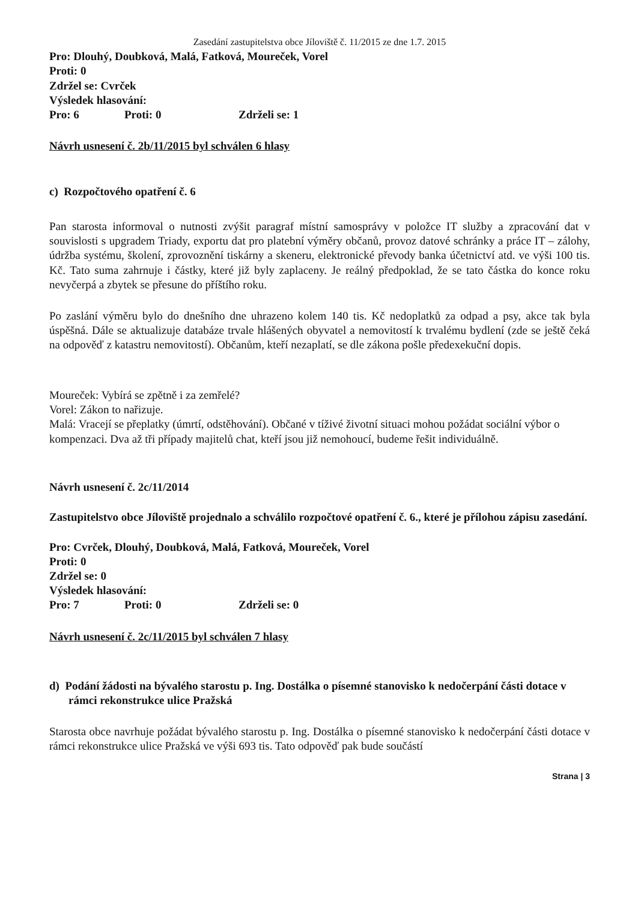Zasedání zastupitelstva obce Jíloviště č. 11/2015 ze dne 1.7. 2015
Pro: Dlouhý, Doubková, Malá, Fatková, Moureček, Vorel
Proti: 0
Zdržel se: Cvrček
Výsledek hlasování:
Pro: 6 Proti: 0 Zdrželi se: 1
Návrh usnesení č. 2b/11/2015 byl schválen 6 hlasy
c) Rozpočtového opatření č. 6
Pan starosta informoval o nutnosti zvýšit paragraf místní samosprávy v položce IT služby a zpracování dat v souvislosti s upgradem Triady, exportu dat pro platební výměry občanů, provoz datové schránky a práce IT – zálohy, údržba systému, školení, zprovoznění tiskárny a skeneru, elektronické převody banka účetnictví atd. ve výši 100 tis. Kč. Tato suma zahrnuje i částky, které již byly zaplaceny. Je reálný předpoklad, že se tato částka do konce roku nevyčerpá a zbytek se přesune do příštího roku.
Po zaslání výměru bylo do dnešního dne uhrazeno kolem 140 tis. Kč nedoplatků za odpad a psy, akce tak byla úspěšná. Dále se aktualizuje databáze trvale hlášených obyvatel a nemovitostí k trvalému bydlení (zde se ještě čeká na odpověď z katastru nemovitostí). Občanům, kteří nezaplatí, se dle zákona pošle předexekuční dopis.
Moureček: Vybírá se zpětně i za zemřelé?
Vorel: Zákon to nařizuje.
Malá: Vracejí se přeplatky (úmrtí, odstěhování). Občané v tíživé životní situaci mohou požádat sociální výbor o kompenzaci. Dva až tři případy majitelů chat, kteří jsou již nemohoucí, budeme řešit individuálně.
Návrh usnesení č. 2c/11/2014
Zastupitelstvo obce Jíloviště projednalo a schválilo rozpočtové opatření č. 6., které je přílohou zápisu zasedání.
Pro: Cvrček, Dlouhý, Doubková, Malá, Fatková, Moureček, Vorel
Proti: 0
Zdržel se: 0
Výsledek hlasování:
Pro: 7 Proti: 0 Zdrželi se: 0
Návrh usnesení č. 2c/11/2015 byl schválen 7 hlasy
d) Podání žádosti na bývalého starostu p. Ing. Dostálka o písemné stanovisko k nedočerpání části dotace v rámci rekonstrukce ulice Pražská
Starosta obce navrhuje požádat bývalého starostu p. Ing. Dostálka o písemné stanovisko k nedočerpání části dotace v rámci rekonstrukce ulice Pražská ve výši 693 tis. Tato odpověď pak bude součástí
Strana | 3